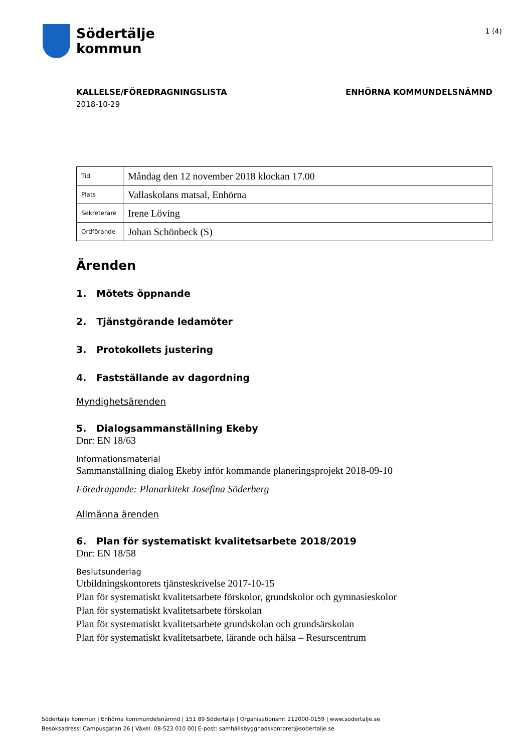Södertälje
kommun
1 (4)
KALLELSE/FÖREDRAGNINGSLISTA ENHÖRNA KOMMUNDELSNÄMND
2018-10-29
| Tid | Måndag den 12 november 2018 klockan 17.00 |
| Plats | Vallaskolans matsal, Enhörna |
| Sekreterare | Irene Löving |
| Ordförande | Johan Schönbeck (S) |
Ärenden
1. Mötets öppnande
2. Tjänstgörande ledamöter
3. Protokollets justering
4. Fastställande av dagordning
Myndighetsärenden
5. Dialogsammanställning Ekeby
Dnr: EN 18/63
Informationsmaterial
Sammanställning dialog Ekeby inför kommande planeringsprojekt 2018-09-10
Föredragande: Planarkitekt Josefina Söderberg
Allmänna ärenden
6. Plan för systematiskt kvalitetsarbete 2018/2019
Dnr: EN 18/58
Beslutsunderlag
Utbildningskontorets tjänsteskrivelse 2017-10-15
Plan för systematiskt kvalitetsarbete förskolor, grundskolor och gymnasieskolor
Plan för systematiskt kvalitetsarbete förskolan
Plan för systematiskt kvalitetsarbete grundskolan och grundsärskolan
Plan för systematiskt kvalitetsarbete, lärande och hälsa – Resurscentrum
Södertälje kommun | Enhörna kommundelsnämnd | 151 89 Södertälje | Organisationsnr: 212000-0159 | www.sodertalje.se
Besöksadress: Campusgatan 26 | Växel: 08-523 010 00| E-post: samhällsbyggnadskontoret@sodertalje.se